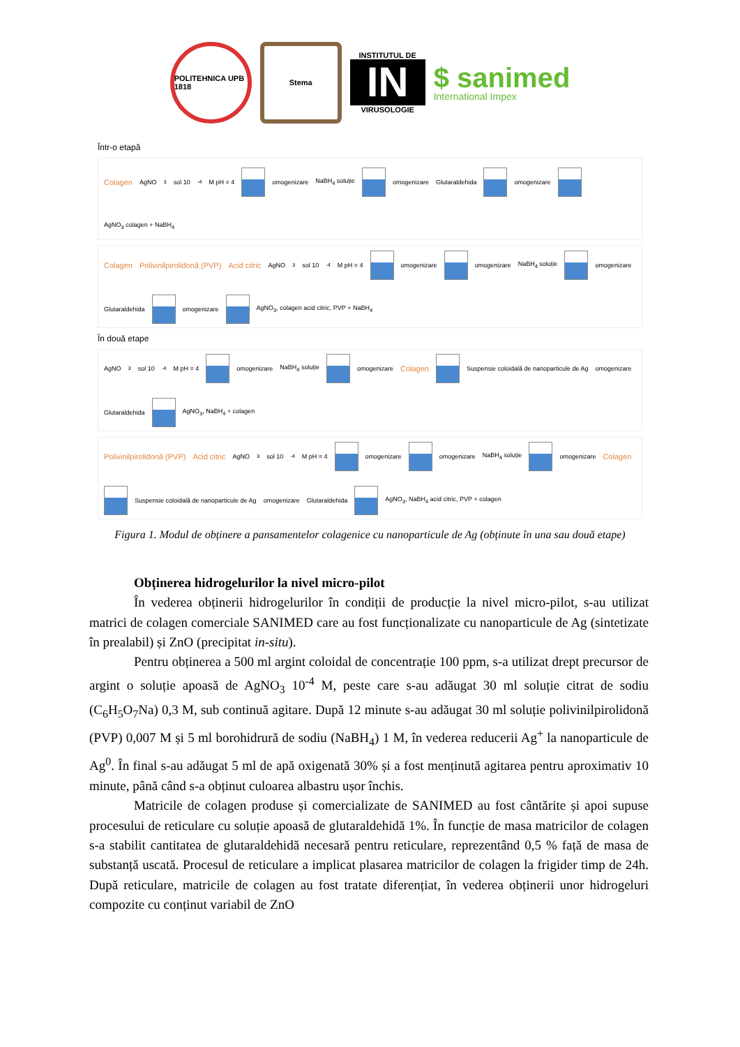POLITEHNICA UPB 1818
Stema
INSTITUTUL DE
IN
VIRUSOLOGIE
$ sanimed
International Impex
Într-o etapă
Colagen AgNO<sub>3</sub> sol 10<sup>-4</sup> M pH = 4
omogenizare NaBH<sub>4</sub> soluție
omogenizare Glutaraldehida
omogenizare
AgNO<sub>3</sub> colagen + NaBH<sub>4</sub>
Colagen Polivinilpirolidonă (PVP) Acid citric AgNO<sub>3</sub> sol 10<sup>-4</sup> M pH = 4
omogenizare
omogenizare NaBH<sub>4</sub> soluție
omogenizare Glutaraldehida
omogenizare
AgNO<sub>3</sub>, colagen acid citric, PVP + NaBH<sub>4</sub>
În două etape
AgNO<sub>3</sub> sol 10<sup>-4</sup> M pH = 4
omogenizare NaBH<sub>4</sub> soluție
omogenizare Colagen
Suspensie coloidală de nanoparticule de Ag omogenizare Glutaraldehida
AgNO<sub>3</sub>, NaBH<sub>4</sub> + colagen
Polivinilpirolidonă (PVP) Acid citric AgNO<sub>3</sub> sol 10<sup>-4</sup> M pH = 4
omogenizare
omogenizare NaBH<sub>4</sub> soluție
omogenizare Colagen
Suspensie coloidală de nanoparticule de Ag omogenizare Glutaraldehida
AgNO<sub>3</sub>, NaBH<sub>4</sub> acid citric, PVP + colagen
Figura 1. Modul de obținere a pansamentelor colagenice cu nanoparticule de Ag (obținute în una sau două etape)
Obținerea hidrogelurilor la nivel micro-pilot
În vederea obținerii hidrogelurilor în condiții de producție la nivel micro-pilot, s-au utilizat matrici de colagen comerciale SANIMED care au fost funcționalizate cu nanoparticule de Ag (sintetizate în prealabil) și ZnO (precipitat in-situ).
Pentru obținerea a 500 ml argint coloidal de concentrație 100 ppm, s-a utilizat drept precursor de argint o soluție apoasă de AgNO<sub>3</sub> 10<sup>-4</sup> M, peste care s-au adăugat 30 ml soluție citrat de sodiu (C<sub>6</sub>H<sub>5</sub>O<sub>7</sub>Na) 0,3 M, sub continuă agitare. După 12 minute s-au adăugat 30 ml soluție polivinilpirolidonă (PVP) 0,007 M și 5 ml borohidrură de sodiu (NaBH<sub>4</sub>) 1 M, în vederea reducerii Ag<sup>+</sup> la nanoparticule de Ag<sup>0</sup>. În final s-au adăugat 5 ml de apă oxigenată 30% și a fost menținută agitarea pentru aproximativ 10 minute, până când s-a obținut culoarea albastru ușor închis.
Matricile de colagen produse și comercializate de SANIMED au fost cântărite și apoi supuse procesului de reticulare cu soluție apoasă de glutaraldehidă 1%. În funcție de masa matricilor de colagen s-a stabilit cantitatea de glutaraldehidă necesară pentru reticulare, reprezentând 0,5 % față de masa de substanță uscată. Procesul de reticulare a implicat plasarea matricilor de colagen la frigider timp de 24h. După reticulare, matricile de colagen au fost tratate diferențiat, în vederea obținerii unor hidrogeluri compozite cu conținut variabil de ZnO